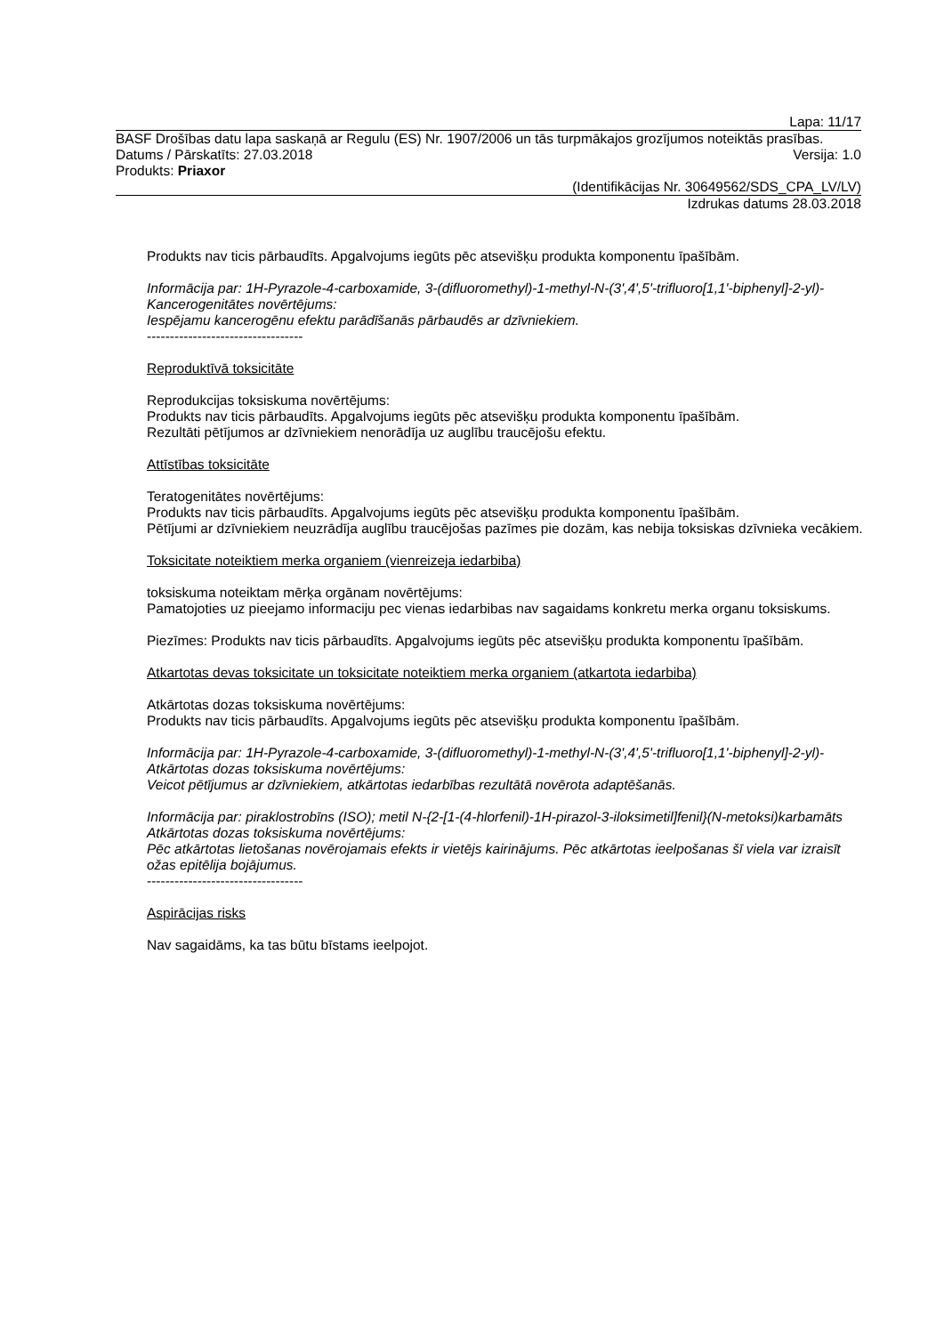Lapa: 11/17
BASF Drošības datu lapa saskaņā ar Regulu (ES) Nr. 1907/2006 un tās turpmākajos grozījumos noteiktās prasības.
Datums / Pārskatīts: 27.03.2018 Versija: 1.0
Produkts: Priaxor
(Identifikācijas Nr. 30649562/SDS_CPA_LV/LV)
Izdrukas datums 28.03.2018
Produkts nav ticis pārbaudīts. Apgalvojums iegūts pēc atsevišķu produkta komponentu īpašībām.
Informācija par: 1H-Pyrazole-4-carboxamide, 3-(difluoromethyl)-1-methyl-N-(3',4',5'-trifluoro[1,1'-biphenyl]-2-yl)-
Kancerogenitātes novērtējums:
Iespējamu kancerogēnu efektu parādīšanās pārbaudēs ar dzīvniekiem.
----------------------------------
Reproduktīvā toksicitāte
Reprodukcijas toksiskuma novērtējums:
Produkts nav ticis pārbaudīts. Apgalvojums iegūts pēc atsevišķu produkta komponentu īpašībām.
Rezultāti pētījumos ar dzīvniekiem nenorādīja uz auglību traucējošu efektu.
Attīstības toksicitāte
Teratogenitātes novērtējums:
Produkts nav ticis pārbaudīts. Apgalvojums iegūts pēc atsevišķu produkta komponentu īpašībām.
Pētījumi ar dzīvniekiem neuzrādīja auglību traucējošas pazīmes pie dozām, kas nebija toksiskas dzīvnieka vecākiem.
Toksicitate noteiktiem merka organiem (vienreizeja iedarbiba)
toksiskuma noteiktam mērķa orgānam novērtējums:
Pamatojoties uz pieejamo informaciju pec vienas iedarbibas nav sagaidams konkretu merka organu toksiskums.
Piezīmes: Produkts nav ticis pārbaudīts. Apgalvojums iegūts pēc atsevišķu produkta komponentu īpašībām.
Atkartotas devas toksicitate un toksicitate noteiktiem merka organiem (atkartota iedarbiba)
Atkārtotas dozas toksiskuma novērtējums:
Produkts nav ticis pārbaudīts. Apgalvojums iegūts pēc atsevišķu produkta komponentu īpašībām.
Informācija par: 1H-Pyrazole-4-carboxamide, 3-(difluoromethyl)-1-methyl-N-(3',4',5'-trifluoro[1,1'-biphenyl]-2-yl)-
Atkārtotas dozas toksiskuma novērtējums:
Veicot pētījumus ar dzīvniekiem, atkārtotas iedarbības rezultātā novērota adaptēšanās.
Informācija par: piraklostrobīns (ISO); metil N-{2-[1-(4-hlorfenil)-1H-pirazol-3-iloksimetil]fenil}(N-metoksi)karbamāts
Atkārtotas dozas toksiskuma novērtējums:
Pēc atkārtotas lietošanas novērojamais efekts ir vietējs kairinājums. Pēc atkārtotas ieelpošanas šī viela var izraisīt ožas epitēlija bojājumus.
----------------------------------
Aspirācijas risks
Nav sagaidāms, ka tas būtu bīstams ieelpojot.